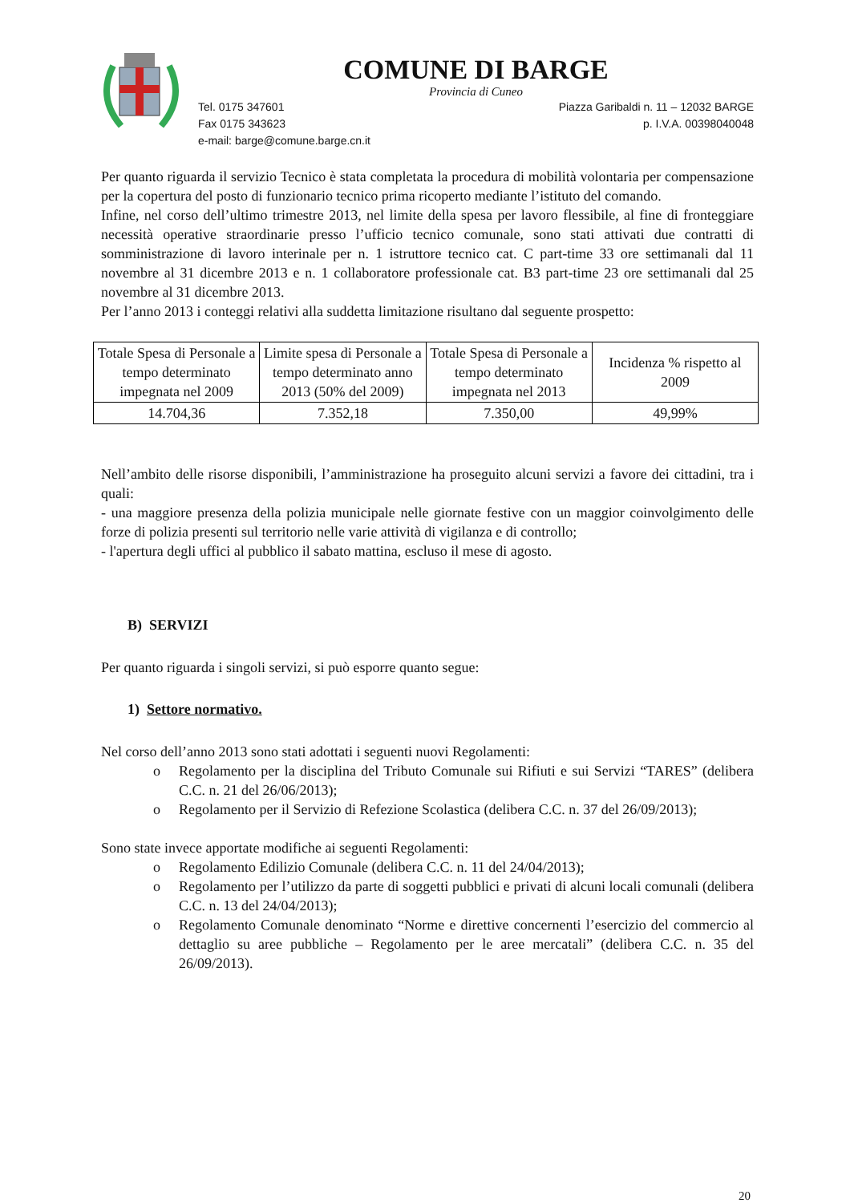COMUNE DI BARGE
Provincia di Cuneo
Tel. 0175 347601 Piazza Garibaldi n. 11 – 12032 BARGE
Fax 0175 343623 p. I.V.A. 00398040048
e-mail: barge@comune.barge.cn.it
Per quanto riguarda il servizio Tecnico è stata completata la procedura di mobilità volontaria per compensazione per la copertura del posto di funzionario tecnico prima ricoperto mediante l’istituto del comando.
Infine, nel corso dell’ultimo trimestre 2013, nel limite della spesa per lavoro flessibile, al fine di fronteggiare necessità operative straordinarie presso l’ufficio tecnico comunale, sono stati attivati due contratti di somministrazione di lavoro interinale per n. 1 istruttore tecnico cat. C part-time 33 ore settimanali dal 11 novembre al 31 dicembre 2013 e n. 1 collaboratore professionale cat. B3 part-time 23 ore settimanali dal 25 novembre al 31 dicembre 2013.
Per l’anno 2013 i conteggi relativi alla suddetta limitazione risultano dal seguente prospetto:
| Totale Spesa di Personale a tempo determinato impegnata nel 2009 | Limite spesa di Personale a tempo determinato anno 2013 (50% del 2009) | Totale Spesa di Personale a tempo determinato impegnata nel 2013 | Incidenza % rispetto al 2009 |
| --- | --- | --- | --- |
| 14.704,36 | 7.352,18 | 7.350,00 | 49,99% |
Nell’ambito delle risorse disponibili, l’amministrazione ha proseguito alcuni servizi a favore dei cittadini, tra i quali:
- una maggiore presenza della polizia municipale nelle giornate festive con un maggior coinvolgimento delle forze di polizia presenti sul territorio nelle varie attività di vigilanza e di controllo;
- l'apertura degli uffici al pubblico il sabato mattina, escluso il mese di agosto.
B) SERVIZI
Per quanto riguarda i singoli servizi, si può esporre quanto segue:
1) Settore normativo.
Nel corso dell’anno 2013 sono stati adottati i seguenti nuovi Regolamenti:
o Regolamento per la disciplina del Tributo Comunale sui Rifiuti e sui Servizi “TARES” (delibera C.C. n. 21 del 26/06/2013);
o Regolamento per il Servizio di Refezione Scolastica (delibera C.C. n. 37 del 26/09/2013);
Sono state invece apportate modifiche ai seguenti Regolamenti:
o Regolamento Edilizio Comunale (delibera C.C. n. 11 del 24/04/2013);
o Regolamento per l’utilizzo da parte di soggetti pubblici e privati di alcuni locali comunali (delibera C.C. n. 13 del 24/04/2013);
o Regolamento Comunale denominato “Norme e direttive concernenti l’esercizio del commercio al dettaglio su aree pubbliche – Regolamento per le aree mercatali” (delibera C.C. n. 35 del 26/09/2013).
20